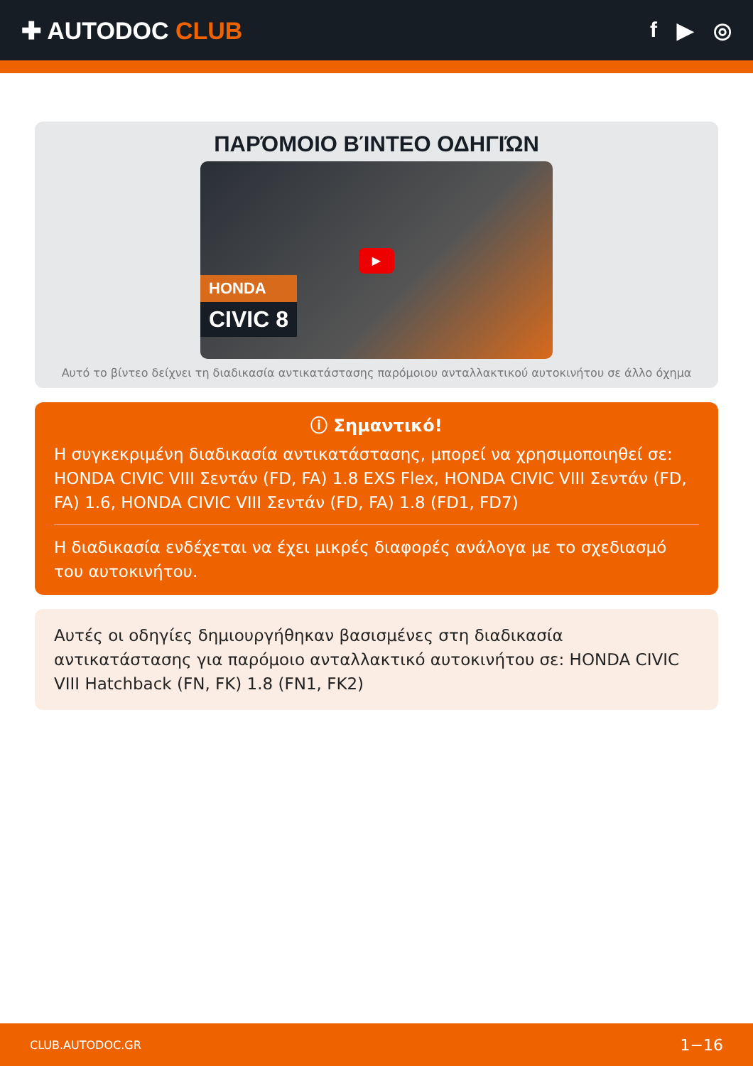✚ AUTODOC CLUB f ▶ ◎
ΠΑΡΌΜΟΙΟ ΒΊΝΤΕΟ ΟΔΗΓΙΏΝ
▶
HONDA
CIVIC 8
Αυτό το βίντεο δείχνει τη διαδικασία αντικατάστασης παρόμοιου ανταλλακτικού αυτοκινήτου σε άλλο όχημα
ⓘ Σημαντικό!
Η συγκεκριμένη διαδικασία αντικατάστασης, μπορεί να χρησιμοποιηθεί σε: HONDA CIVIC VIII Σεντάν (FD, FA) 1.8 EXS Flex, HONDA CIVIC VIII Σεντάν (FD, FA) 1.6, HONDA CIVIC VIII Σεντάν (FD, FA) 1.8 (FD1, FD7)
Η διαδικασία ενδέχεται να έχει μικρές διαφορές ανάλογα με το σχεδιασμό του αυτοκινήτου.
Αυτές οι οδηγίες δημιουργήθηκαν βασισμένες στη διαδικασία αντικατάστασης για παρόμοιο ανταλλακτικό αυτοκινήτου σε: HONDA CIVIC VIII Hatchback (FN, FK) 1.8 (FN1, FK2)
CLUB.AUTODOC.GR 1−16